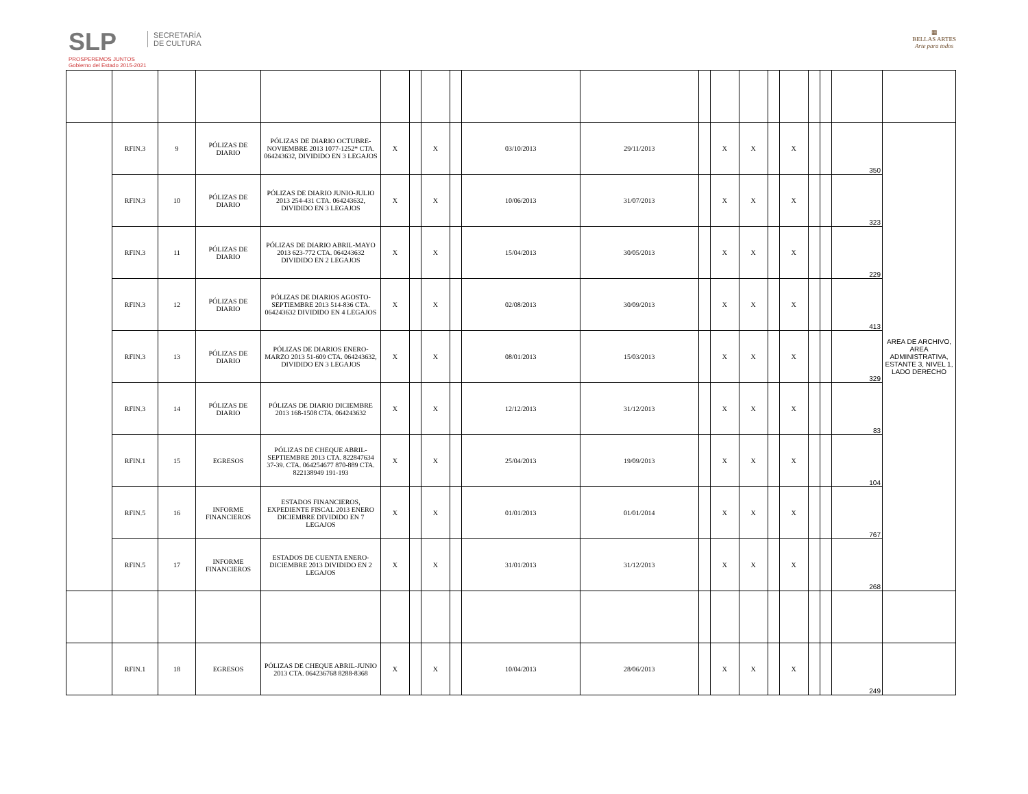SLP
PROSPEREMOS JUNTOS
Gobierno del Estado 2015-2021
SECRETARÍA
DE CULTURA
▦
BELLAS ARTES
Arte para todos
| | RFIN.3 | 9 | PÓLIZAS DE DIARIO | PÓLIZAS DE DIARIO OCTUBRE-NOVIEMBRE 2013 1077-1252* CTA. 064243632, DIVIDIDO EN 3 LEGAJOS | X | | X | | 03/10/2013 | 29/11/2013 | | X | X | | X | | | 350 | AREA DE ARCHIVO, AREA ADMINISTRATIVA, ESTANTE 3, NIVEL 1, LADO DERECHO |
| | RFIN.3 | 10 | PÓLIZAS DE DIARIO | PÓLIZAS DE DIARIO JUNIO-JULIO 2013 254-431 CTA. 064243632, DIVIDIDO EN 3 LEGAJOS | X | | X | | 10/06/2013 | 31/07/2013 | | X | X | | X | | | 323 | |
| | RFIN.3 | 11 | PÓLIZAS DE DIARIO | PÓLIZAS DE DIARIO ABRIL-MAYO 2013 623-772 CTA. 064243632 DIVIDIDO EN 2 LEGAJOS | X | | X | | 15/04/2013 | 30/05/2013 | | X | X | | X | | | 229 | |
| | RFIN.3 | 12 | PÓLIZAS DE DIARIO | PÓLIZAS DE DIARIOS AGOSTO-SEPTIEMBRE 2013 514-836 CTA. 064243632 DIVIDIDO EN 4 LEGAJOS | X | | X | | 02/08/2013 | 30/09/2013 | | X | X | | X | | | 413 | |
| | RFIN.3 | 13 | PÓLIZAS DE DIARIO | PÓLIZAS DE DIARIOS ENERO-MARZO 2013 51-609 CTA. 064243632, DIVIDIDO EN 3 LEGAJOS | X | | X | | 08/01/2013 | 15/03/2013 | | X | X | | X | | | 329 | |
| | RFIN.3 | 14 | PÓLIZAS DE DIARIO | PÓLIZAS DE DIARIO DICIEMBRE 2013 168-1508 CTA. 064243632 | X | | X | | 12/12/2013 | 31/12/2013 | | X | X | | X | | | 83 | |
| | RFIN.1 | 15 | EGRESOS | PÓLIZAS DE CHEQUE ABRIL-SEPTIEMBRE 2013 CTA. 822847634 37-39. CTA. 064254677 870-889 CTA. 822138949 191-193 | X | | X | | 25/04/2013 | 19/09/2013 | | X | X | | X | | | 104 | |
| | RFIN.5 | 16 | INFORME FINANCIEROS | ESTADOS FINANCIEROS, EXPEDIENTE FISCAL 2013 ENERO DICIEMBRE DIVIDIDO EN 7 LEGAJOS | X | | X | | 01/01/2013 | 01/01/2014 | | X | X | | X | | | 767 | |
| | RFIN.5 | 17 | INFORME FINANCIEROS | ESTADOS DE CUENTA ENERO-DICIEMBRE 2013 DIVIDIDO EN 2 LEGAJOS | X | | X | | 31/01/2013 | 31/12/2013 | | X | X | | X | | | 268 | |
| | RFIN.1 | 18 | EGRESOS | PÓLIZAS DE CHEQUE ABRIL-JUNIO 2013 CTA. 064236768 8288-8368 | X | | X | | 10/04/2013 | 28/06/2013 | | X | X | | X | | | 249 | |